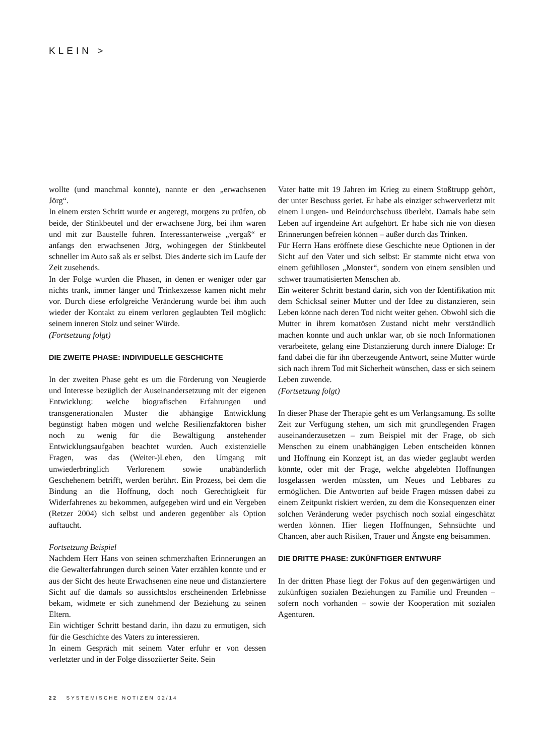KLEIN >
wollte (und manchmal konnte), nannte er den „erwachsenen Jörg“.
In einem ersten Schritt wurde er angeregt, morgens zu prüfen, ob beide, der Stinkbeutel und der erwachsene Jörg, bei ihm waren und mit zur Baustelle fuhren. Interessanterweise „vergaß“ er anfangs den erwachsenen Jörg, wohingegen der Stinkbeutel schneller im Auto saß als er selbst. Dies änderte sich im Laufe der Zeit zusehends.
In der Folge wurden die Phasen, in denen er weniger oder gar nichts trank, immer länger und Trinkexzesse kamen nicht mehr vor. Durch diese erfolgreiche Veränderung wurde bei ihm auch wieder der Kontakt zu einem verloren geglaubten Teil möglich: seinem inneren Stolz und seiner Würde.
(Fortsetzung folgt)
DIE ZWEITE PHASE: INDIVIDUELLE GESCHICHTE
In der zweiten Phase geht es um die Förderung von Neugierde und Interesse bezüglich der Auseinandersetzung mit der eigenen Entwicklung: welche biografischen Erfahrungen und transgenerationalen Muster die abhängige Entwicklung begünstigt haben mögen und welche Resilienzfaktoren bisher noch zu wenig für die Bewältigung anstehender Entwicklungsaufgaben beachtet wurden. Auch existenzielle Fragen, was das (Weiter-)Leben, den Umgang mit unwiederbringlich Verlorenem sowie unabänderlich Geschehenem betrifft, werden berührt. Ein Prozess, bei dem die Bindung an die Hoffnung, doch noch Gerechtigkeit für Widerfahrenes zu bekommen, aufgegeben wird und ein Vergeben (Retzer 2004) sich selbst und anderen gegenüber als Option auftaucht.
Fortsetzung Beispiel
Nachdem Herr Hans von seinen schmerzhaften Erinnerungen an die Gewalterfahrungen durch seinen Vater erzählen konnte und er aus der Sicht des heute Erwachsenen eine neue und distanziertere Sicht auf die damals so aussichtslos erscheinenden Erlebnisse bekam, widmete er sich zunehmend der Beziehung zu seinen Eltern.
Ein wichtiger Schritt bestand darin, ihn dazu zu ermutigen, sich für die Geschichte des Vaters zu interessieren.
In einem Gespräch mit seinem Vater erfuhr er von dessen verletzter und in der Folge dissoziierter Seite. Sein
Vater hatte mit 19 Jahren im Krieg zu einem Stoßtrupp gehört, der unter Beschuss geriet. Er habe als einziger schwerverletzt mit einem Lungen- und Beindurchschuss überlebt. Damals habe sein Leben auf irgendeine Art aufgehört. Er habe sich nie von diesen Erinnerungen befreien können – außer durch das Trinken.
Für Herrn Hans eröffnete diese Geschichte neue Optionen in der Sicht auf den Vater und sich selbst: Er stammte nicht etwa von einem gefühllosen „Monster“, sondern von einem sensiblen und schwer traumatisierten Menschen ab.
Ein weiterer Schritt bestand darin, sich von der Identifikation mit dem Schicksal seiner Mutter und der Idee zu distanzieren, sein Leben könne nach deren Tod nicht weiter gehen. Obwohl sich die Mutter in ihrem komatösen Zustand nicht mehr verständlich machen konnte und auch unklar war, ob sie noch Informationen verarbeitete, gelang eine Distanzierung durch innere Dialoge: Er fand dabei die für ihn überzeugende Antwort, seine Mutter würde sich nach ihrem Tod mit Sicherheit wünschen, dass er sich seinem Leben zuwende.
(Fortsetzung folgt)
In dieser Phase der Therapie geht es um Verlangsamung. Es sollte Zeit zur Verfügung stehen, um sich mit grundlegenden Fragen auseinanderzusetzen – zum Beispiel mit der Frage, ob sich Menschen zu einem unabhängigen Leben entscheiden können und Hoffnung ein Konzept ist, an das wieder geglaubt werden könnte, oder mit der Frage, welche abgelebten Hoffnungen losgelassen werden müssten, um Neues und Lebbares zu ermöglichen. Die Antworten auf beide Fragen müssen dabei zu einem Zeitpunkt riskiert werden, zu dem die Konsequenzen einer solchen Veränderung weder psychisch noch sozial eingeschätzt werden können. Hier liegen Hoffnungen, Sehnsüchte und Chancen, aber auch Risiken, Trauer und Ängste eng beisammen.
DIE DRITTE PHASE: ZUKÜNFTIGER ENTWURF
In der dritten Phase liegt der Fokus auf den gegenwärtigen und zukünftigen sozialen Beziehungen zu Familie und Freunden – sofern noch vorhanden – sowie der Kooperation mit sozialen Agenturen.
22 SYSTEMISCHE NOTIZEN 02/14